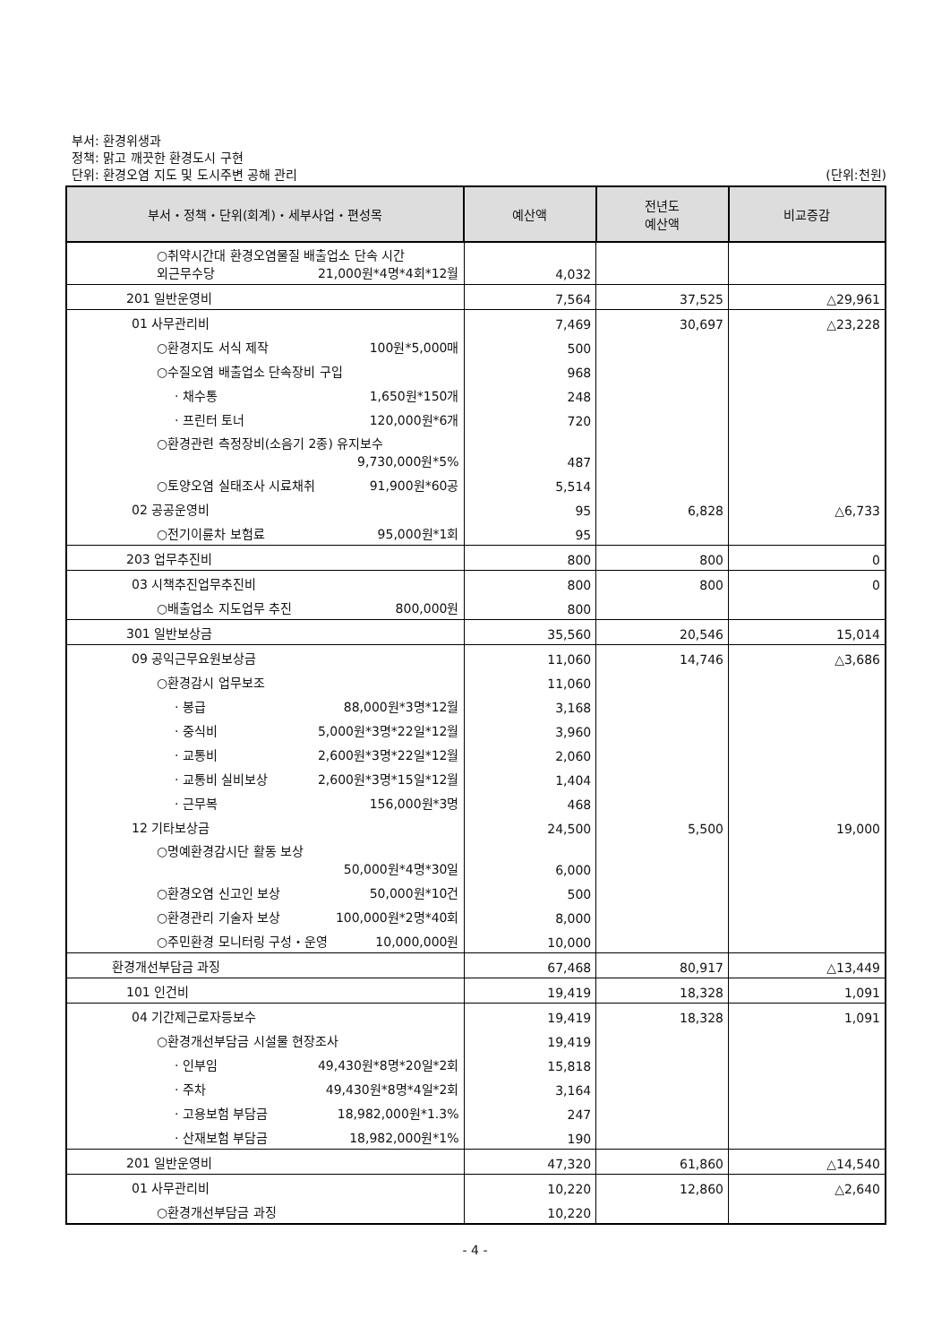부서: 환경위생과
정책: 맑고 깨끗한 환경도시 구현
단위: 환경오염 지도 및 도시주변 공해 관리 (단위:천원)
| 부서・정책・단위(회계)・세부사업・편성목 | 예산액 | 전년도 예산액 | 비교증감 |
| --- | --- | --- | --- |
| ○취약시간대 환경오염물질 배출업소 단속 시간 외근무수당 21,000원*4명*4회*12월 | 4,032 | | |
| 201 일반운영비 | 7,564 | 37,525 | △29,961 |
| 01 사무관리비 | 7,469 | 30,697 | △23,228 |
| ○환경지도 서식 제작 100원*5,000매 | 500 | | |
| ○수질오염 배출업소 단속장비 구입 | 968 | | |
| · 채수통 1,650원*150개 | 248 | | |
| · 프린터 토너 120,000원*6개 | 720 | | |
| ○환경관련 측정장비(소음기 2종) 유지보수 9,730,000원*5% | 487 | | |
| ○토양오염 실태조사 시료채취 91,900원*60공 | 5,514 | | |
| 02 공공운영비 | 95 | 6,828 | △6,733 |
| ○전기이륜차 보험료 95,000원*1회 | 95 | | |
| 203 업무추진비 | 800 | 800 | 0 |
| 03 시책추진업무추진비 | 800 | 800 | 0 |
| ○배출업소 지도업무 추진 800,000원 | 800 | | |
| 301 일반보상금 | 35,560 | 20,546 | 15,014 |
| 09 공익근무요원보상금 | 11,060 | 14,746 | △3,686 |
| ○환경감시 업무보조 | 11,060 | | |
| · 봉급 88,000원*3명*12월 | 3,168 | | |
| · 중식비 5,000원*3명*22일*12월 | 3,960 | | |
| · 교통비 2,600원*3명*22일*12월 | 2,060 | | |
| · 교통비 실비보상 2,600원*3명*15일*12월 | 1,404 | | |
| · 근무복 156,000원*3명 | 468 | | |
| 12 기타보상금 | 24,500 | 5,500 | 19,000 |
| ○명예환경감시단 활동 보상 50,000원*4명*30일 | 6,000 | | |
| ○환경오염 신고인 보상 50,000원*10건 | 500 | | |
| ○환경관리 기술자 보상 100,000원*2명*40회 | 8,000 | | |
| ○주민환경 모니터링 구성・운영 10,000,000원 | 10,000 | | |
| 환경개선부담금 과징 | 67,468 | 80,917 | △13,449 |
| 101 인건비 | 19,419 | 18,328 | 1,091 |
| 04 기간제근로자등보수 | 19,419 | 18,328 | 1,091 |
| ○환경개선부담금 시설물 현장조사 | 19,419 | | |
| · 인부임 49,430원*8명*20일*2회 | 15,818 | | |
| · 주차 49,430원*8명*4일*2회 | 3,164 | | |
| · 고용보험 부담금 18,982,000원*1.3% | 247 | | |
| · 산재보험 부담금 18,982,000원*1% | 190 | | |
| 201 일반운영비 | 47,320 | 61,860 | △14,540 |
| 01 사무관리비 | 10,220 | 12,860 | △2,640 |
| ○환경개선부담금 과징 | 10,220 | | |
- 4 -